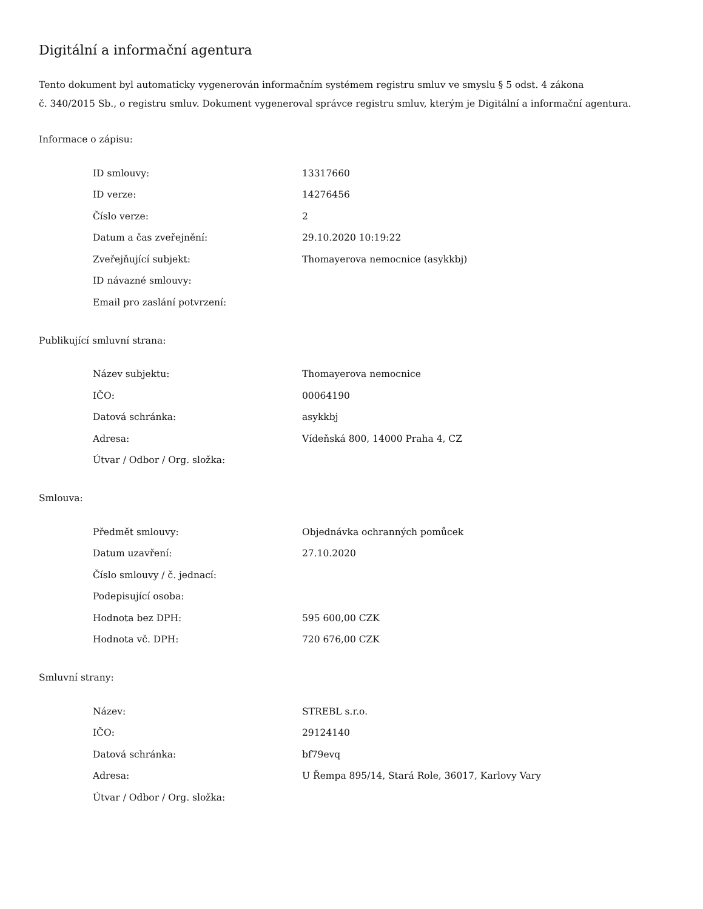Digitální a informační agentura
Tento dokument byl automaticky vygenerován informačním systémem registru smluv ve smyslu § 5 odst. 4 zákona
č. 340/2015 Sb., o registru smluv. Dokument vygeneroval správce registru smluv, kterým je Digitální a informační agentura.
Informace o zápisu:
| ID smlouvy: | 13317660 |
| ID verze: | 14276456 |
| Číslo verze: | 2 |
| Datum a čas zveřejnění: | 29.10.2020 10:19:22 |
| Zveřejňující subjekt: | Thomayerova nemocnice (asykkbj) |
| ID návazné smlouvy: | |
| Email pro zaslání potvrzení: | |
Publikující smluvní strana:
| Název subjektu: | Thomayerova nemocnice |
| IČO: | 00064190 |
| Datová schránka: | asykkbj |
| Adresa: | Vídeňská 800, 14000 Praha 4, CZ |
| Útvar / Odbor / Org. složka: | |
Smlouva:
| Předmět smlouvy: | Objednávka ochranných pomůcek |
| Datum uzavření: | 27.10.2020 |
| Číslo smlouvy / č. jednací: | |
| Podepisující osoba: | |
| Hodnota bez DPH: | 595 600,00 CZK |
| Hodnota vč. DPH: | 720 676,00 CZK |
Smluvní strany:
| Název: | STREBL s.r.o. |
| IČO: | 29124140 |
| Datová schránka: | bf79evq |
| Adresa: | U Řempa 895/14, Stará Role, 36017, Karlovy Vary |
| Útvar / Odbor / Org. složka: | |